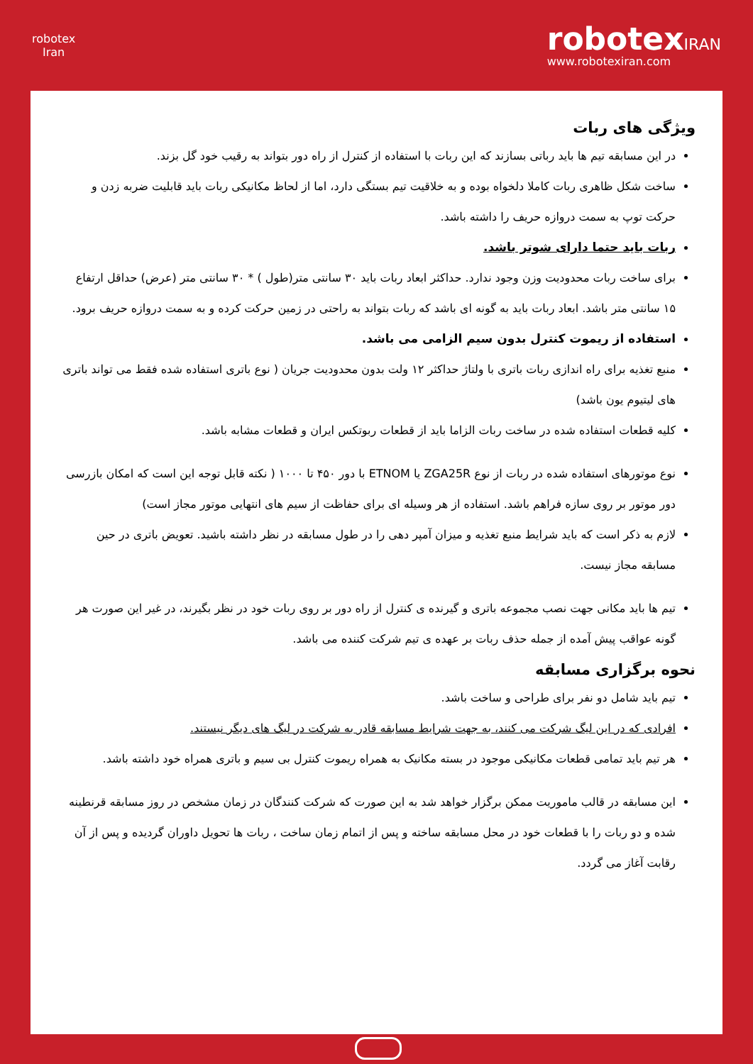robotex
Iran
robotexIRAN
www.robotexiran.com
ویژگی های ربات
در این مسابقه تیم ها باید رباتی بسازند که این ربات با استفاده از کنترل از راه دور بتواند به رقیب خود گل بزند.
ساخت شکل ظاهری ربات کاملا دلخواه بوده و به خلاقیت تیم بستگی دارد، اما از لحاظ مکانیکی ربات باید قابلیت ضربه زدن و حرکت توپ به سمت دروازه حریف را داشته باشد.
ربات باید حتما دارای شوتر باشد.
برای ساخت ربات محدودیت وزن وجود ندارد. حداکثر ابعاد ربات باید ۳۰ سانتی متر(طول ) * ۳۰ سانتی متر (عرض) حداقل ارتفاع ۱۵ سانتی متر باشد. ابعاد ربات باید به گونه ای باشد که ربات بتواند به راحتی در زمین حرکت کرده و به سمت دروازه حریف برود.
استفاده از ریموت کنترل بدون سیم الزامی می باشد.
منبع تغذیه برای راه اندازی ربات باتری با ولتاژ حداکثر ۱۲ ولت بدون محدودیت جریان ( نوع باتری استفاده شده فقط می تواند باتری های لیتیوم یون باشد)
کلیه قطعات استفاده شده در ساخت ربات الزاما باید از قطعات ربوتکس ایران و قطعات مشابه باشد.
نوع موتورهای استفاده شده در ربات از نوع ZGA25R یا ETNOM با دور ۴۵۰ تا ۱۰۰۰ ( نکته قابل توجه این است که امکان بازرسی دور موتور بر روی سازه فراهم باشد. استفاده از هر وسیله ای برای حفاظت از سیم های انتهایی موتور مجاز است)
لازم به ذکر است که باید شرایط منبع تغذیه و میزان آمپر دهی را در طول مسابقه در نظر داشته باشید. تعویض باتری در حین مسابقه مجاز نیست.
تیم ها باید مکانی جهت نصب مجموعه باتری و گیرنده ی کنترل از راه دور بر روی ربات خود در نظر بگیرند، در غیر این صورت هر گونه عواقب پیش آمده از جمله حذف ربات بر عهده ی تیم شرکت کننده می باشد.
نحوه برگزاری مسابقه
تیم باید شامل دو نفر برای طراحی و ساخت باشد.
افرادی که در این لیگ شرکت می کنند، به جهت شرایط مسابقه قادر به شرکت در لیگ های دیگر نیستند.
هر تیم باید تمامی قطعات مکانیکی موجود در بسته مکانیک به همراه ریموت کنترل بی سیم و باتری همراه خود داشته باشد.
این مسابقه در قالب ماموریت ممکن برگزار خواهد شد به این صورت که شرکت کنندگان در زمان مشخص در روز مسابقه قرنطینه شده و دو ربات را با قطعات خود در محل مسابقه ساخته و پس از اتمام زمان ساخت ، ربات ها تحویل داوران گردیده و پس از آن رقابت آغاز می گردد.